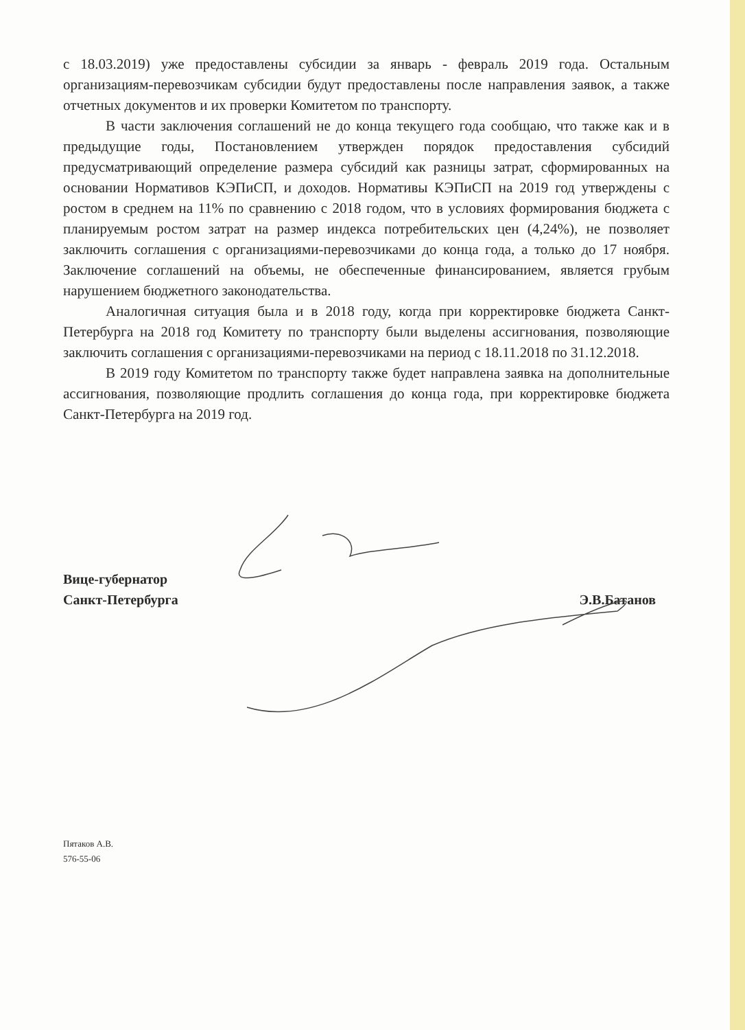с 18.03.2019) уже предоставлены субсидии за январь - февраль 2019 года. Остальным организациям-перевозчикам субсидии будут предоставлены после направления заявок, а также отчетных документов и их проверки Комитетом по транспорту.
В части заключения соглашений не до конца текущего года сообщаю, что также как и в предыдущие годы, Постановлением утвержден порядок предоставления субсидий предусматривающий определение размера субсидий как разницы затрат, сформированных на основании Нормативов КЭПиСП, и доходов. Нормативы КЭПиСП на 2019 год утверждены с ростом в среднем на 11% по сравнению с 2018 годом, что в условиях формирования бюджета с планируемым ростом затрат на размер индекса потребительских цен (4,24%), не позволяет заключить соглашения с организациями-перевозчиками до конца года, а только до 17 ноября. Заключение соглашений на объемы, не обеспеченные финансированием, является грубым нарушением бюджетного законодательства.
Аналогичная ситуация была и в 2018 году, когда при корректировке бюджета Санкт-Петербурга на 2018 год Комитету по транспорту были выделены ассигнования, позволяющие заключить соглашения с организациями-перевозчиками на период с 18.11.2018 по 31.12.2018.
В 2019 году Комитетом по транспорту также будет направлена заявка на дополнительные ассигнования, позволяющие продлить соглашения до конца года, при корректировке бюджета Санкт-Петербурга на 2019 год.
Вице-губернатор
Санкт-Петербурга
Э.В.Батанов
Пятаков А.В.
576-55-06